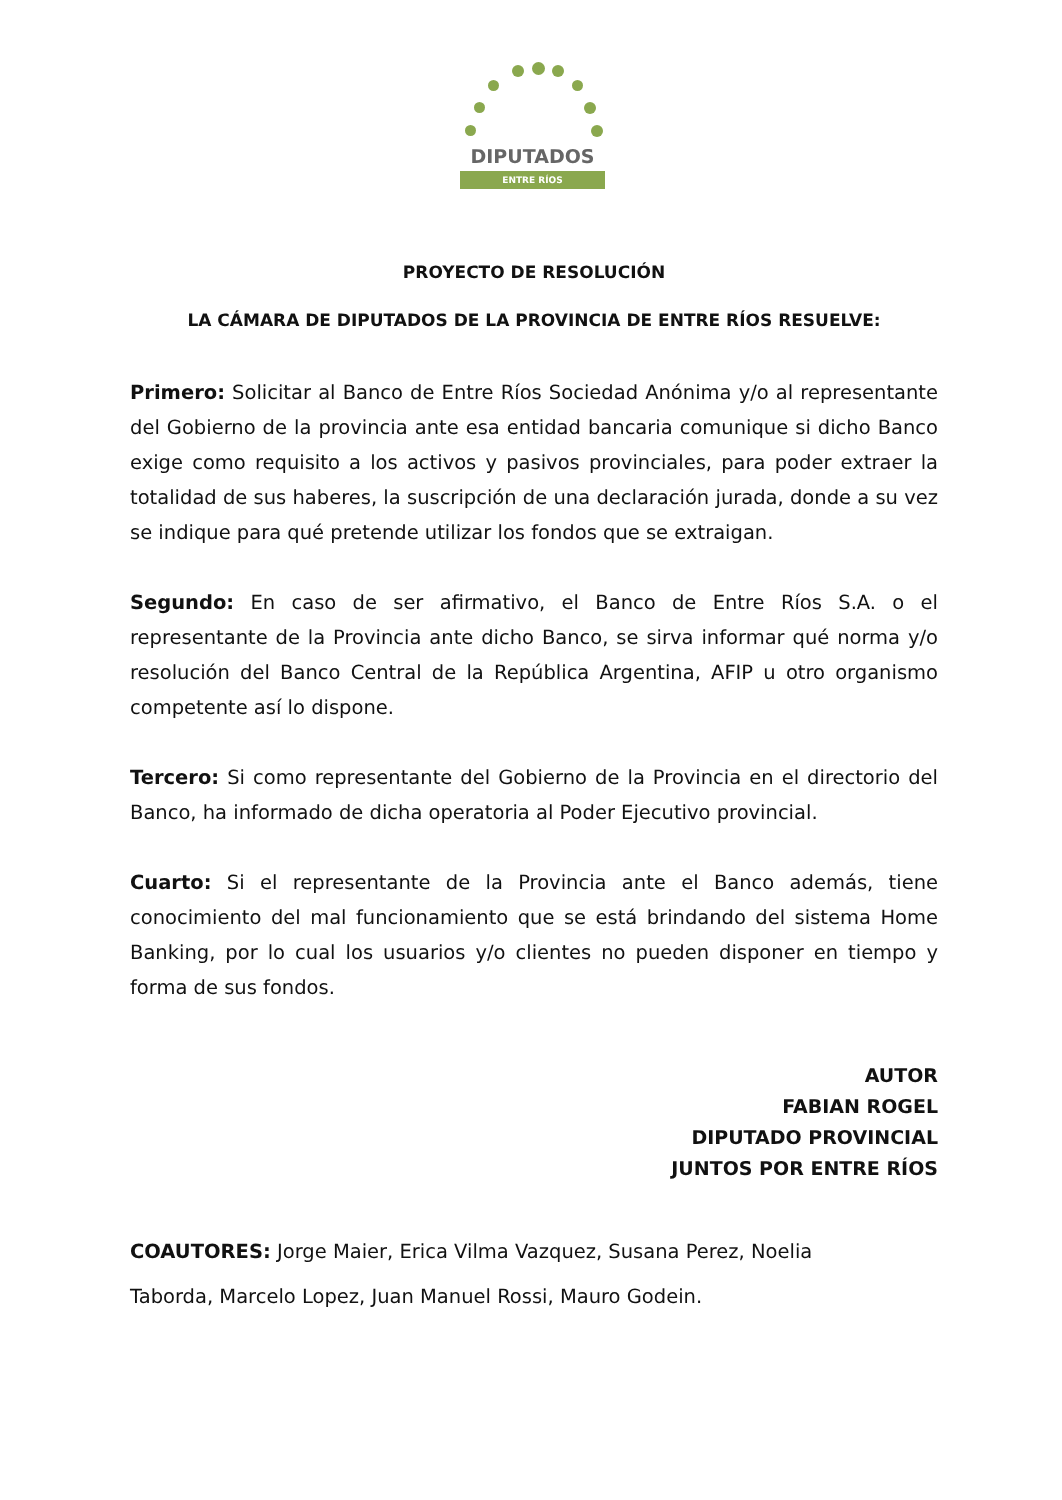DIPUTADOS
ENTRE RÍOS
PROYECTO DE RESOLUCIÓN
LA CÁMARA DE DIPUTADOS DE LA PROVINCIA DE ENTRE RÍOS RESUELVE:
Primero: Solicitar al Banco de Entre Ríos Sociedad Anónima y/o al representante del Gobierno de la provincia ante esa entidad bancaria comunique si dicho Banco exige como requisito a los activos y pasivos provinciales, para poder extraer la totalidad de sus haberes, la suscripción de una declaración jurada, donde a su vez se indique para qué pretende utilizar los fondos que se extraigan.
Segundo: En caso de ser afirmativo, el Banco de Entre Ríos S.A. o el representante de la Provincia ante dicho Banco, se sirva informar qué norma y/o resolución del Banco Central de la República Argentina, AFIP u otro organismo competente así lo dispone.
Tercero: Si como representante del Gobierno de la Provincia en el directorio del Banco, ha informado de dicha operatoria al Poder Ejecutivo provincial.
Cuarto: Si el representante de la Provincia ante el Banco además, tiene conocimiento del mal funcionamiento que se está brindando del sistema Home Banking, por lo cual los usuarios y/o clientes no pueden disponer en tiempo y forma de sus fondos.
AUTOR
FABIAN ROGEL
DIPUTADO PROVINCIAL
JUNTOS POR ENTRE RÍOS
COAUTORES: Jorge Maier, Erica Vilma Vazquez, Susana Perez, Noelia
Taborda, Marcelo Lopez, Juan Manuel Rossi, Mauro Godein.